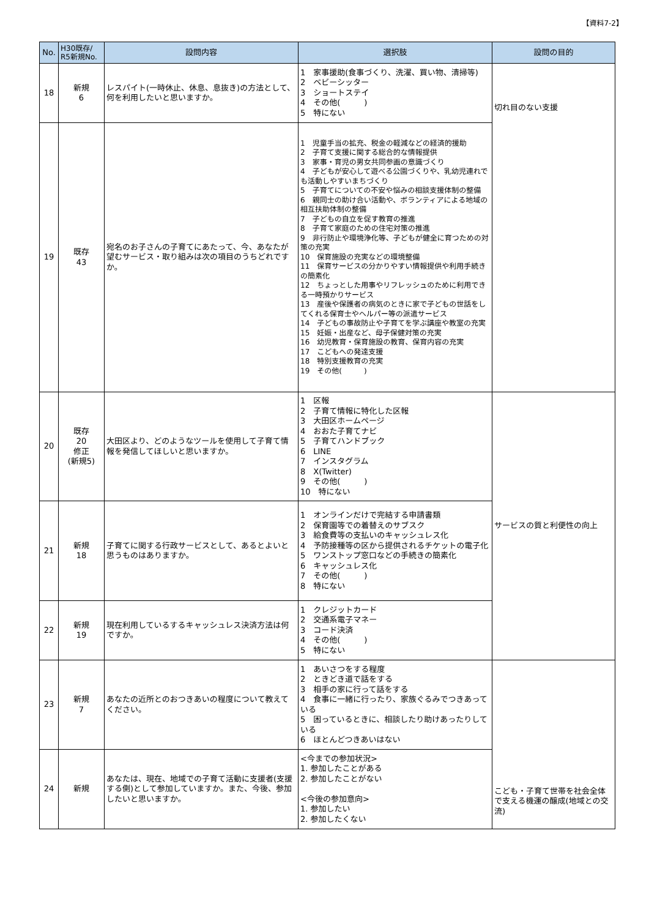【資料7-2】
| No. | H30既存/ R5新規No. | 設問内容 | 選択肢 | 設問の目的 |
| --- | --- | --- | --- | --- |
| 18 | 新規 6 | レスパイト(一時休止、休息、息抜き)の方法として、何を利用したいと思いますか。 | 1 家事援助(食事づくり、洗濯、買い物、清掃等) 2 ベビーシッター 3 ショートステイ 4 その他( ) 5 特にない | 切れ目のない支援 |
| 19 | 既存 43 | 宛名のお子さんの子育てにあたって、今、あなたが望むサービス・取り組みは次の項目のうちどれですか。 | 1 児童手当の拡充、税金の軽減などの経済的援助 2 子育て支援に関する総合的な情報提供 3 家事・育児の男女共同参画の意識づくり 4 子どもが安心して遊べる公園づくりや、乳幼児連れでも活動しやすいまちづくり 5 子育てについての不安や悩みの相談支援体制の整備 6 親同士の助け合い活動や、ボランティアによる地域の相互扶助体制の整備 7 子どもの自立を促す教育の推進 8 子育て家庭のための住宅対策の推進 9 非行防止や環境浄化等、子どもが健全に育つための対策の充実 10 保育施設の充実などの環境整備 11 保育サービスの分かりやすい情報提供や利用手続きの簡素化 12 ちょっとした用事やリフレッシュのために利用できる一時預かりサービス 13 産後や保護者の病気のときに家で子どもの世話をしてくれる保育士やヘルパー等の派遣サービス 14 子どもの事故防止や子育てを学ぶ講座や教室の充実 15 妊娠・出産など、母子保健対策の充実 16 幼児教育・保育施設の教育、保育内容の充実 17 こどもへの発達支援 18 特別支援教育の充実 19 その他( ) | |
| 20 | 既存 20 修正 (新規5) | 大田区より、どのようなツールを使用して子育て情報を発信してほしいと思いますか。 | 1 区報 2 子育て情報に特化した区報 3 大田区ホームページ 4 おおた子育てナビ 5 子育てハンドブック 6 LINE 7 インスタグラム 8 X(Twitter) 9 その他( ) 10 特にない | サービスの質と利便性の向上 |
| 21 | 新規 18 | 子育てに関する行政サービスとして、あるとよいと思うものはありますか。 | 1 オンラインだけで完結する申請書類 2 保育園等での着替えのサブスク 3 給食費等の支払いのキャッシュレス化 4 予防接種等の区から提供されるチケットの電子化 5 ワンストップ窓口などの手続きの簡素化 6 キャッシュレス化 7 その他( ) 8 特にない | |
| 22 | 新規 19 | 現在利用しているするキャッシュレス決済方法は何ですか。 | 1 クレジットカード 2 交通系電子マネー 3 コード決済 4 その他( ) 5 特にない | |
| 23 | 新規 7 | あなたの近所とのおつきあいの程度について教えてください。 | 1 あいさつをする程度 2 ときどき道で話をする 3 相手の家に行って話をする 4 食事に一緒に行ったり、家族ぐるみでつきあっている 5 困っているときに、相談したり助けあったりしている 6 ほとんどつきあいはない | こども・子育て世帯を社会全体で支える機運の醸成(地域との交流) |
| 24 | 新規 | あなたは、現在、地域での子育て活動に支援者(支援する側)として参加していますか。また、今後、参加したいと思いますか。 | <今までの参加状況> 1. 参加したことがある 2. 参加したことがない <今後の参加意向> 1. 参加したい 2. 参加したくない | |